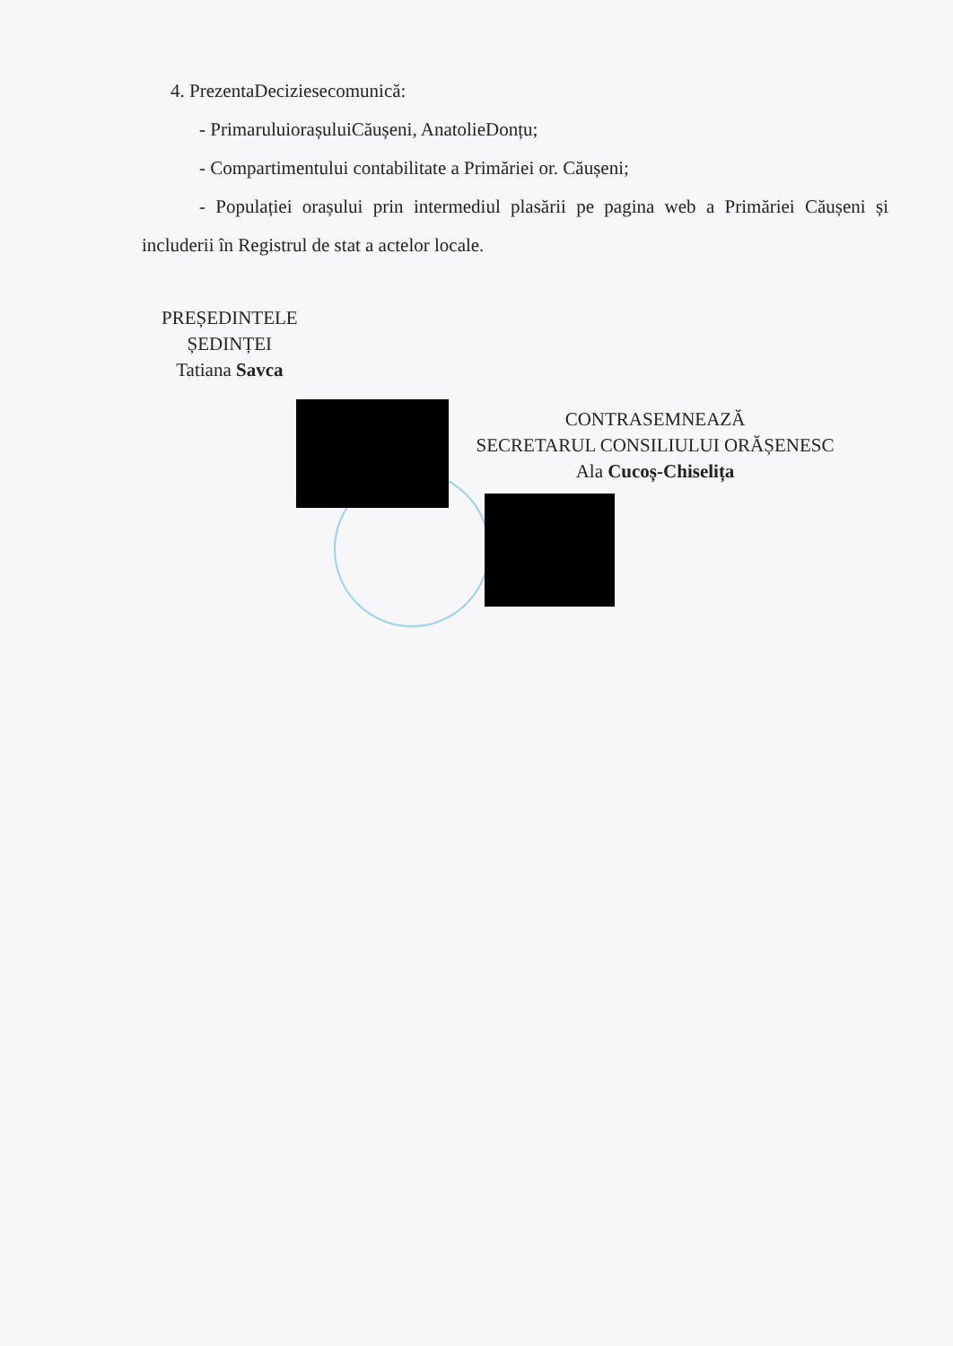4. PrezentaDeciziesecomunică:
- PrimaruluiorașuluiCăușeni, AnatolieDonțu;
- Compartimentului contabilitate a Primăriei or. Căușeni;
- Populației orașului prin intermediul plasării pe pagina web a Primăriei Căușeni și includerii în Registrul de stat a actelor locale.
PREȘEDINTELE
ȘEDINȚEI
Tatiana Savca
CONTRASEMNEAZĂ
SECRETARUL CONSILIULUI ORĂȘENESC
Ala Cucoș-Chiselița